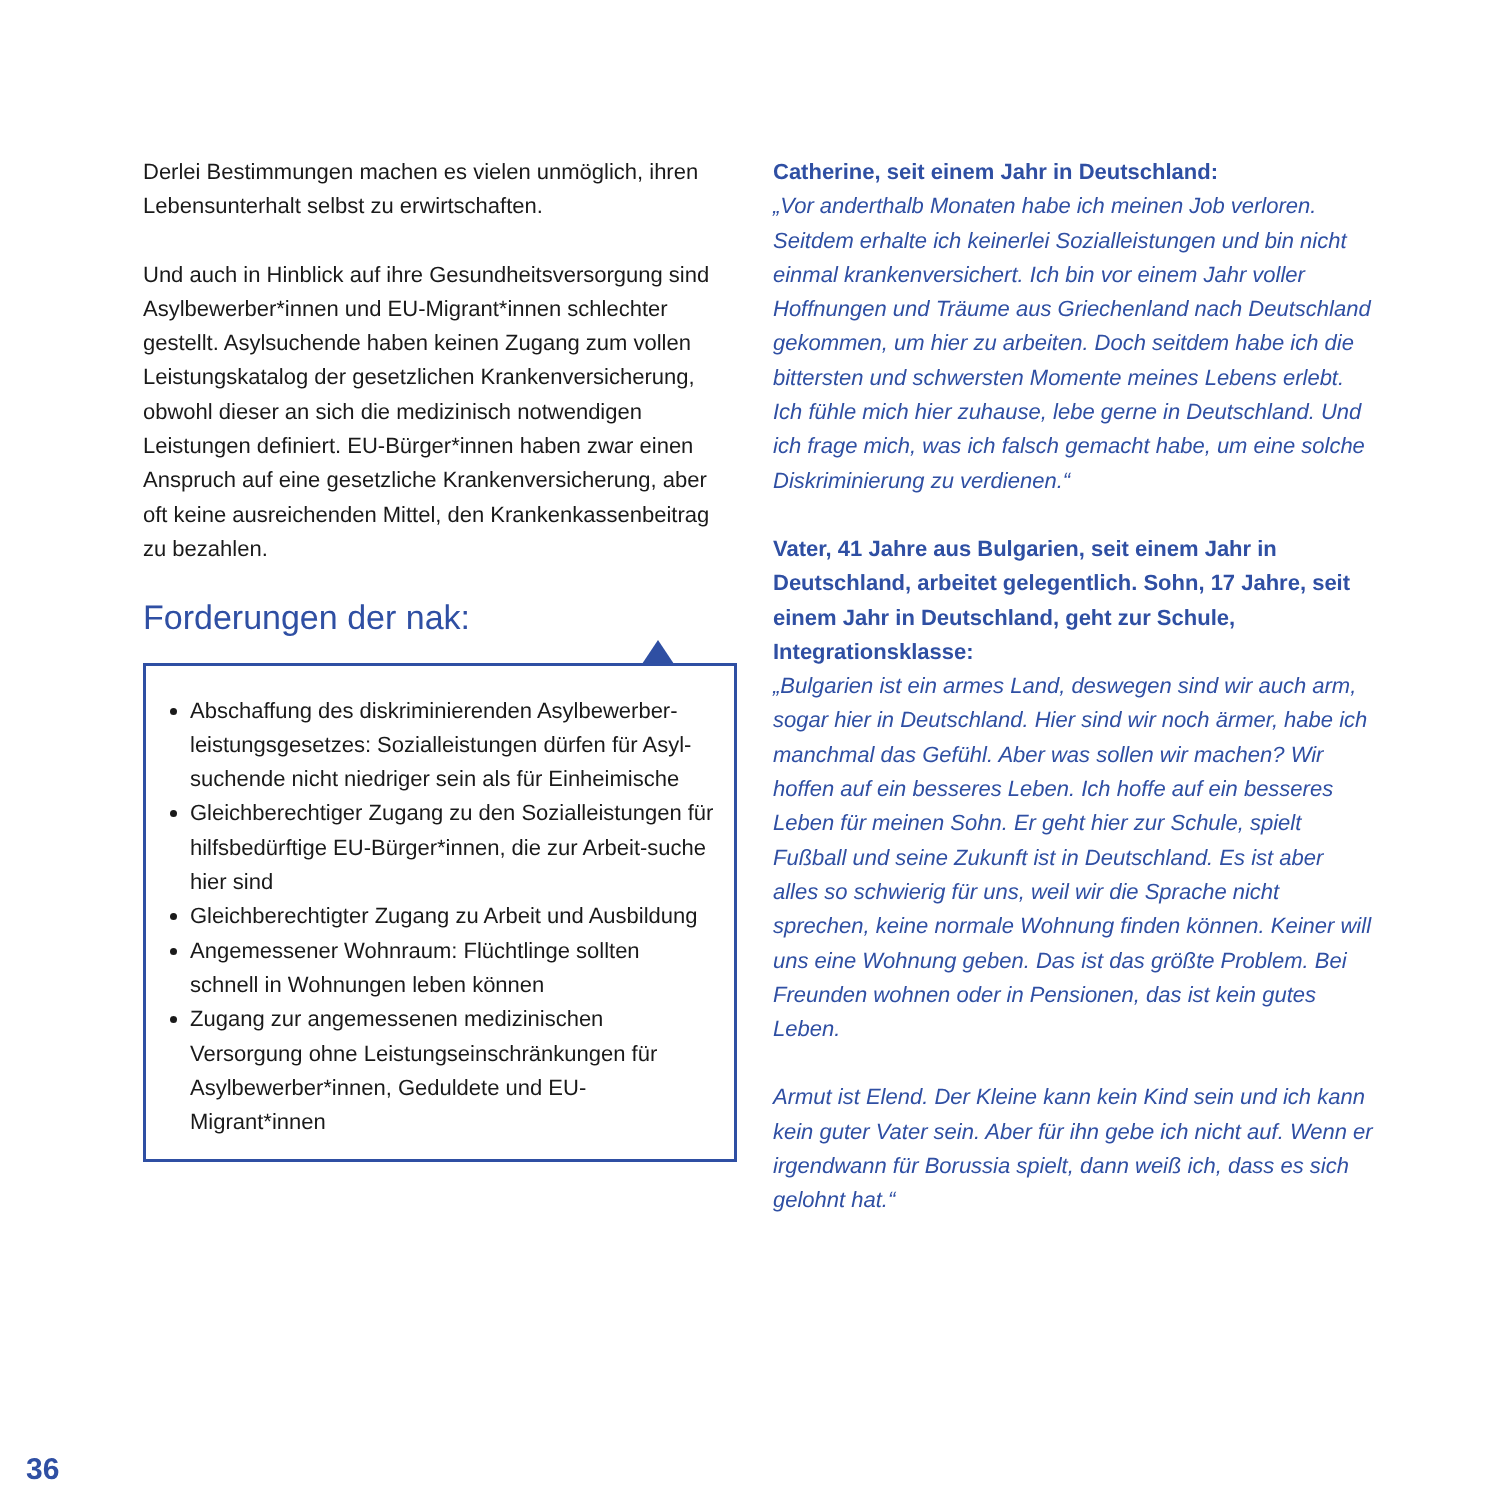Derlei Bestimmungen machen es vielen unmöglich, ihren Lebensunterhalt selbst zu erwirtschaften.
Und auch in Hinblick auf ihre Gesundheitsversorgung sind Asylbewerber*innen und EU-Migrant*innen schlechter gestellt. Asylsuchende haben keinen Zugang zum vollen Leistungskatalog der gesetzlichen Krankenversicherung, obwohl dieser an sich die medizinisch notwendigen Leistungen definiert. EU-Bürger*innen haben zwar einen Anspruch auf eine gesetzliche Krankenversicherung, aber oft keine ausreichenden Mittel, den Krankenkassenbeitrag zu bezahlen.
Forderungen der nak:
Abschaffung des diskriminierenden Asylbewerber-leistungsgesetzes: Sozialleistungen dürfen für Asyl-suchende nicht niedriger sein als für Einheimische
Gleichberechtiger Zugang zu den Sozialleistungen für hilfsbedürftige EU-Bürger*innen, die zur Arbeit-suche hier sind
Gleichberechtigter Zugang zu Arbeit und Ausbildung
Angemessener Wohnraum: Flüchtlinge sollten schnell in Wohnungen leben können
Zugang zur angemessenen medizinischen Versorgung ohne Leistungseinschränkungen für Asylbewerber*innen, Geduldete und EU-Migrant*innen
Catherine, seit einem Jahr in Deutschland:
„Vor anderthalb Monaten habe ich meinen Job verloren. Seitdem erhalte ich keinerlei Sozialleistungen und bin nicht einmal krankenversichert. Ich bin vor einem Jahr voller Hoffnungen und Träume aus Griechenland nach Deutschland gekommen, um hier zu arbeiten. Doch seitdem habe ich die bittersten und schwersten Momente meines Lebens erlebt. Ich fühle mich hier zuhause, lebe gerne in Deutschland. Und ich frage mich, was ich falsch gemacht habe, um eine solche Diskriminierung zu verdienen.“
Vater, 41 Jahre aus Bulgarien, seit einem Jahr in Deutschland, arbeitet gelegentlich. Sohn, 17 Jahre, seit einem Jahr in Deutschland, geht zur Schule, Integrationsklasse:
„Bulgarien ist ein armes Land, deswegen sind wir auch arm, sogar hier in Deutschland. Hier sind wir noch ärmer, habe ich manchmal das Gefühl. Aber was sollen wir machen? Wir hoffen auf ein besseres Leben. Ich hoffe auf ein besseres Leben für meinen Sohn. Er geht hier zur Schule, spielt Fußball und seine Zukunft ist in Deutschland. Es ist aber alles so schwierig für uns, weil wir die Sprache nicht sprechen, keine normale Wohnung finden können. Keiner will uns eine Wohnung geben. Das ist das größte Problem. Bei Freunden wohnen oder in Pensionen, das ist kein gutes Leben.
Armut ist Elend. Der Kleine kann kein Kind sein und ich kann kein guter Vater sein. Aber für ihn gebe ich nicht auf. Wenn er irgendwann für Borussia spielt, dann weiß ich, dass es sich gelohnt hat.“
36